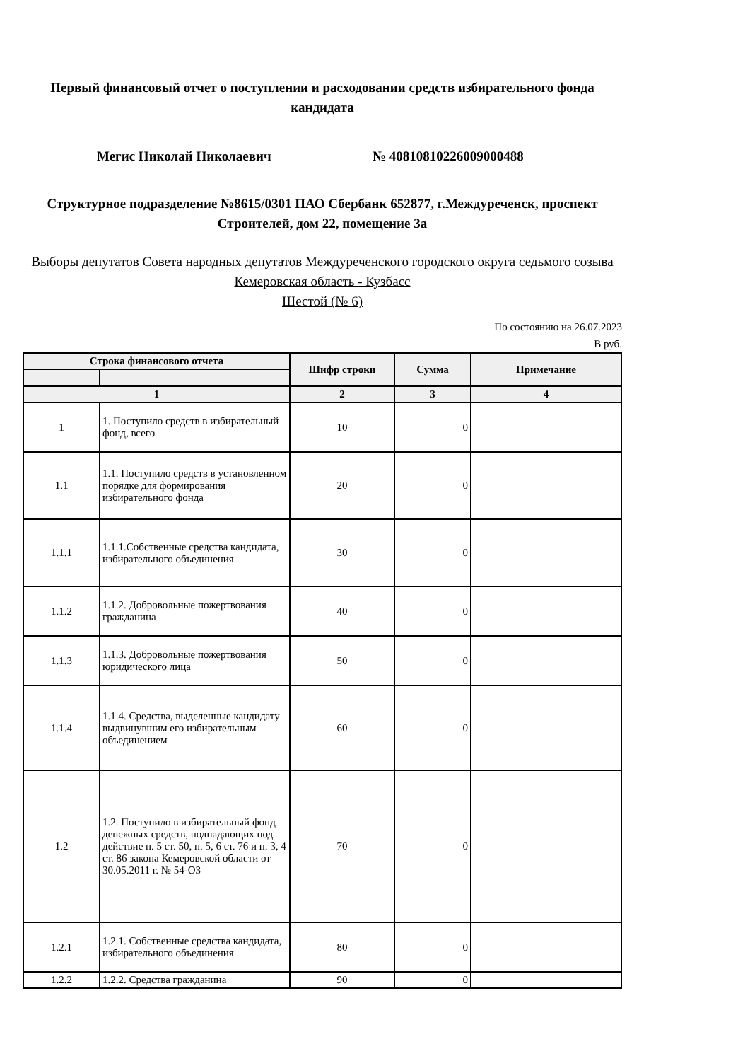Первый финансовый отчет о поступлении и расходовании средств избирательного фонда кандидата
Мегис Николай Николаевич № 40810810226009000488
Структурное подразделение №8615/0301 ПАО Сбербанк 652877, г.Междуреченск, проспект Строителей, дом 22, помещение 3а
Выборы депутатов Совета народных депутатов Междуреченского городского округа седьмого созыва
Кемеровская область - Кузбасс
Шестой (№ 6)
По состоянию на 26.07.2023
В руб.
| Строка финансового отчета | | Шифр строки | Сумма | Примечание |
| --- | --- | --- | --- | --- |
| 1 | | 2 | 3 | 4 |
| 1 | 1. Поступило средств в избирательный фонд, всего | 10 | 0 | |
| 1.1 | 1.1. Поступило средств в установленном порядке для формирования избирательного фонда | 20 | 0 | |
| 1.1.1 | 1.1.1.Собственные средства кандидата, избирательного объединения | 30 | 0 | |
| 1.1.2 | 1.1.2. Добровольные пожертвования гражданина | 40 | 0 | |
| 1.1.3 | 1.1.3. Добровольные пожертвования юридического лица | 50 | 0 | |
| 1.1.4 | 1.1.4. Средства, выделенные кандидату выдвинувшим его избирательным объединением | 60 | 0 | |
| 1.2 | 1.2. Поступило в избирательный фонд денежных средств, подпадающих под действие п. 5 ст. 50, п. 5, 6 ст. 76 и п. 3, 4 ст. 86 закона Кемеровской области от 30.05.2011 г. № 54-ОЗ | 70 | 0 | |
| 1.2.1 | 1.2.1. Собственные средства кандидата, избирательного объединения | 80 | 0 | |
| 1.2.2 | 1.2.2. Средства гражданина | 90 | 0 | |